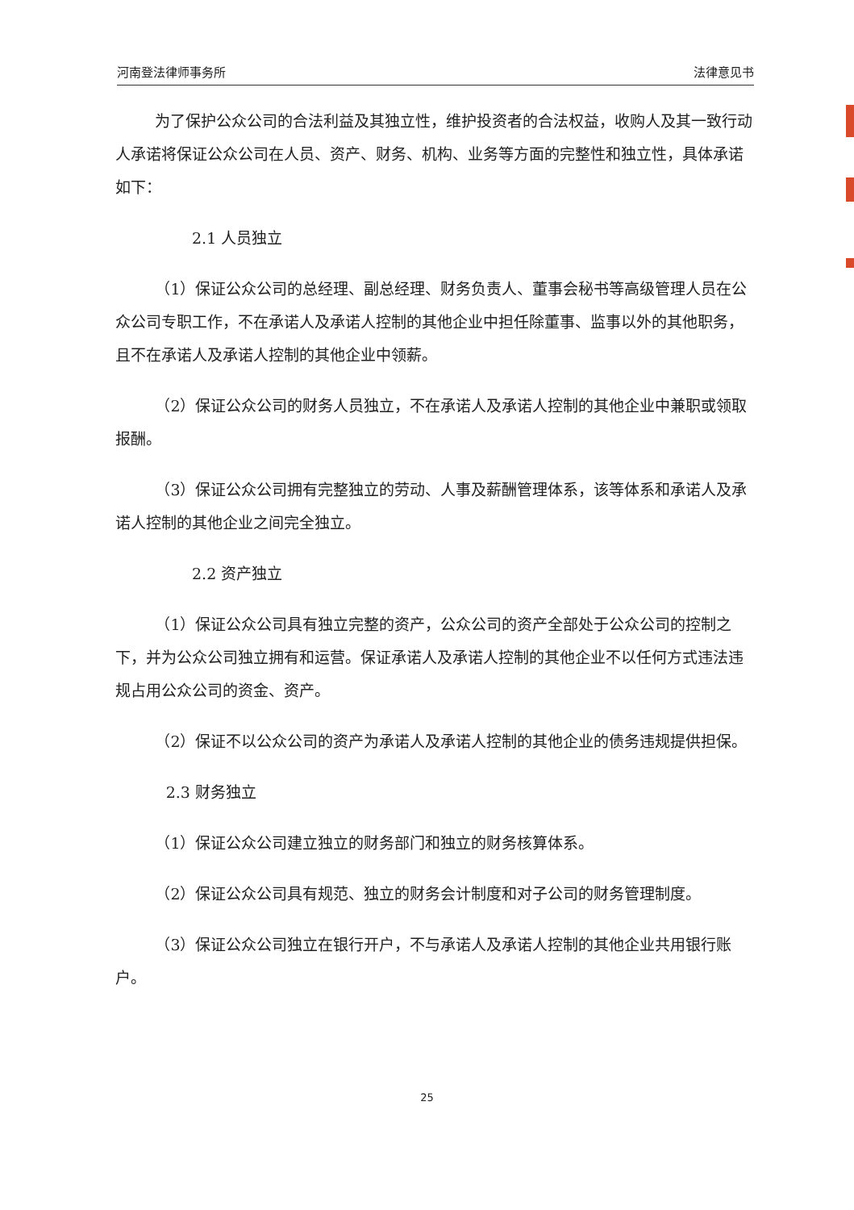河南登法律师事务所 法律意见书
为了保护公众公司的合法利益及其独立性，维护投资者的合法权益，收购人及其一致行动人承诺将保证公众公司在人员、资产、财务、机构、业务等方面的完整性和独立性，具体承诺如下：
2.1 人员独立
（1）保证公众公司的总经理、副总经理、财务负责人、董事会秘书等高级管理人员在公众公司专职工作，不在承诺人及承诺人控制的其他企业中担任除董事、监事以外的其他职务，且不在承诺人及承诺人控制的其他企业中领薪。
（2）保证公众公司的财务人员独立，不在承诺人及承诺人控制的其他企业中兼职或领取报酬。
（3）保证公众公司拥有完整独立的劳动、人事及薪酬管理体系，该等体系和承诺人及承诺人控制的其他企业之间完全独立。
2.2 资产独立
（1）保证公众公司具有独立完整的资产，公众公司的资产全部处于公众公司的控制之下，并为公众公司独立拥有和运营。保证承诺人及承诺人控制的其他企业不以任何方式违法违规占用公众公司的资金、资产。
（2）保证不以公众公司的资产为承诺人及承诺人控制的其他企业的债务违规提供担保。
2.3 财务独立
（1）保证公众公司建立独立的财务部门和独立的财务核算体系。
（2）保证公众公司具有规范、独立的财务会计制度和对子公司的财务管理制度。
（3）保证公众公司独立在银行开户，不与承诺人及承诺人控制的其他企业共用银行账户。
25